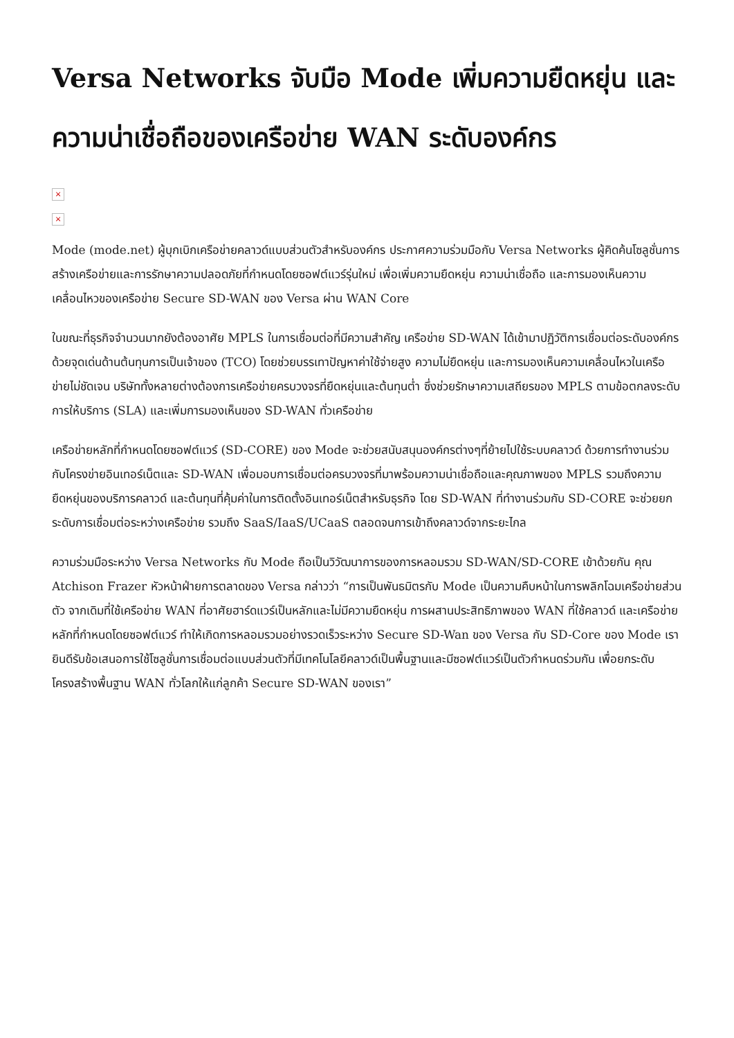Versa Networks จับมือ Mode เพิ่มความยืดหยุ่น และความน่าเชื่อถือของเครือข่าย WAN ระดับองค์กร
×
×
Mode (mode.net) ผู้บุกเบิกเครือข่ายคลาวด์แบบส่วนตัวสำหรับองค์กร ประกาศความร่วมมือกับ Versa Networks ผู้คิดค้นโซลูชั่นการสร้างเครือข่ายและการรักษาความปลอดภัยที่กำหนดโดยซอฟต์แวร์รุ่นใหม่ เพื่อเพิ่มความยืดหยุ่น ความน่าเชื่อถือ และการมองเห็นความเคลื่อนไหวของเครือข่าย Secure SD-WAN ของ Versa ผ่าน WAN Core
ในขณะที่ธุรกิจจำนวนมากยังต้องอาศัย MPLS ในการเชื่อมต่อที่มีความสำคัญ เครือข่าย SD-WAN ได้เข้ามาปฏิวัติการเชื่อมต่อระดับองค์กรด้วยจุดเด่นด้านต้นทุนการเป็นเจ้าของ (TCO) โดยช่วยบรรเทาปัญหาค่าใช้จ่ายสูง ความไม่ยืดหยุ่น และการมองเห็นความเคลื่อนไหวในเครือข่ายไม่ชัดเจน บริษัททั้งหลายต่างต้องการเครือข่ายครบวงจรที่ยืดหยุ่นและต้นทุนต่ำ ซึ่งช่วยรักษาความเสถียรของ MPLS ตามข้อตกลงระดับการให้บริการ (SLA) และเพิ่มการมองเห็นของ SD-WAN ทั่วเครือข่าย
เครือข่ายหลักที่กำหนดโดยซอฟต์แวร์ (SD-CORE) ของ Mode จะช่วยสนับสนุนองค์กรต่างๆที่ย้ายไปใช้ระบบคลาวด์ ด้วยการทำงานร่วมกับโครงข่ายอินเทอร์เน็ตและ SD-WAN เพื่อมอบการเชื่อมต่อครบวงจรที่มาพร้อมความน่าเชื่อถือและคุณภาพของ MPLS รวมถึงความยืดหยุ่นของบริการคลาวด์ และต้นทุนที่คุ้มค่าในการติดตั้งอินเทอร์เน็ตสำหรับธุรกิจ โดย SD-WAN ที่ทำงานร่วมกับ SD-CORE จะช่วยยกระดับการเชื่อมต่อระหว่างเครือข่าย รวมถึง SaaS/IaaS/UCaaS ตลอดจนการเข้าถึงคลาวด์จากระยะไกล
ความร่วมมือระหว่าง Versa Networks กับ Mode ถือเป็นวิวัฒนาการของการหลอมรวม SD-WAN/SD-CORE เข้าด้วยกัน คุณ Atchison Frazer หัวหน้าฝ่ายการตลาดของ Versa กล่าวว่า “การเป็นพันธมิตรกับ Mode เป็นความคืบหน้าในการพลิกโฉมเครือข่ายส่วนตัว จากเดิมที่ใช้เครือข่าย WAN ที่อาศัยฮาร์ดแวร์เป็นหลักและไม่มีความยืดหยุ่น การผสานประสิทธิภาพของ WAN ที่ใช้คลาวด์ และเครือข่ายหลักที่กำหนดโดยซอฟต์แวร์ ทำให้เกิดการหลอมรวมอย่างรวดเร็วระหว่าง Secure SD-Wan ของ Versa กับ SD-Core ของ Mode เรายินดีรับข้อเสนอการใช้โซลูชั่นการเชื่อมต่อแบบส่วนตัวที่มีเทคโนโลยีคลาวด์เป็นพื้นฐานและมีซอฟต์แวร์เป็นตัวกำหนดร่วมกัน เพื่อยกระดับโครงสร้างพื้นฐาน WAN ทั่วโลกให้แก่ลูกค้า Secure SD-WAN ของเรา”